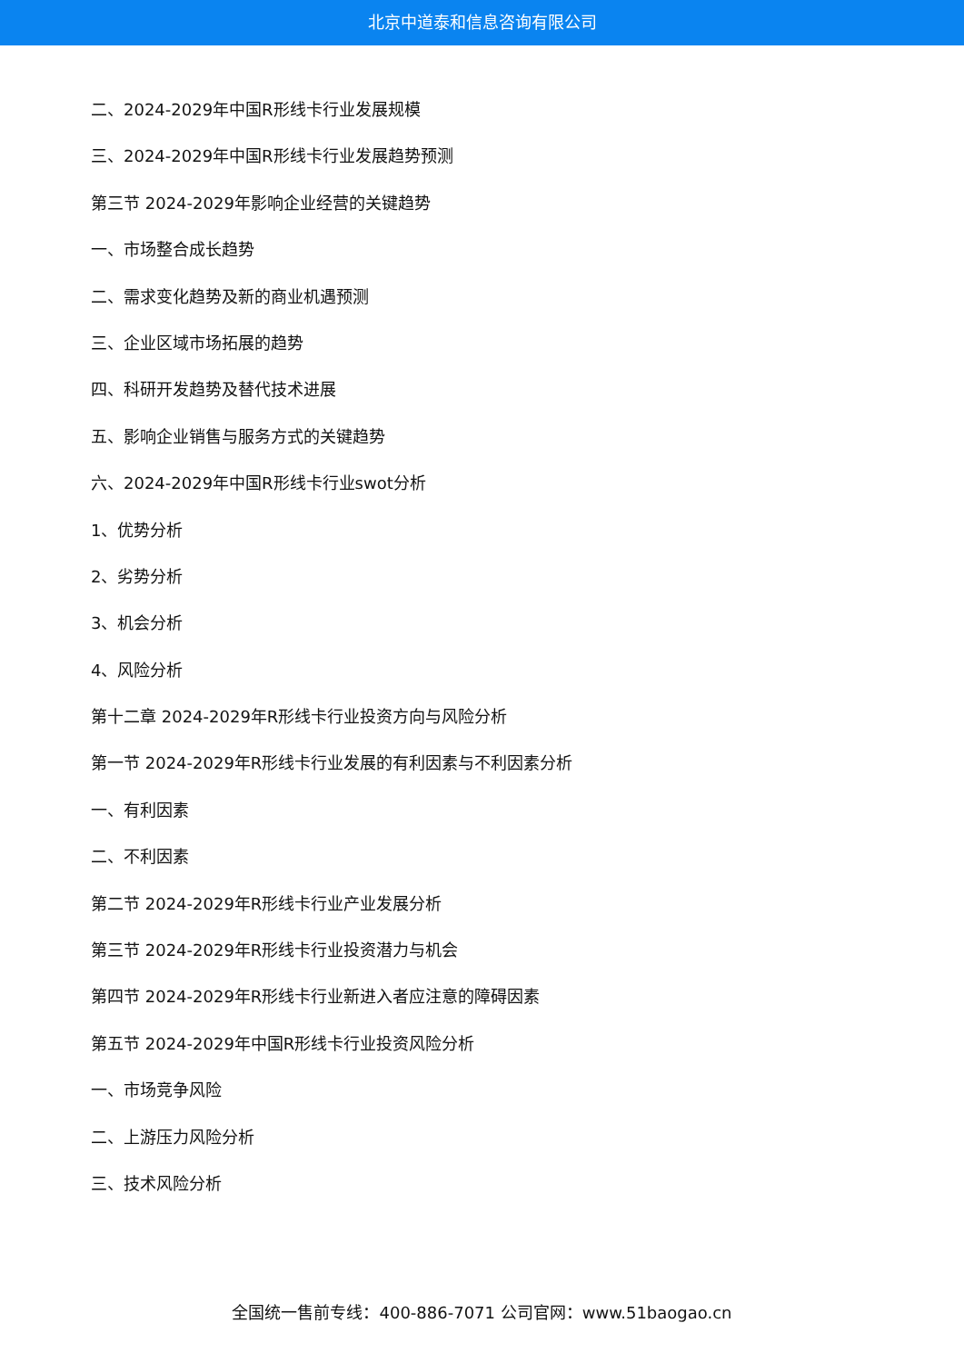北京中道泰和信息咨询有限公司
二、2024-2029年中国R形线卡行业发展规模
三、2024-2029年中国R形线卡行业发展趋势预测
第三节 2024-2029年影响企业经营的关键趋势
一、市场整合成长趋势
二、需求变化趋势及新的商业机遇预测
三、企业区域市场拓展的趋势
四、科研开发趋势及替代技术进展
五、影响企业销售与服务方式的关键趋势
六、2024-2029年中国R形线卡行业swot分析
1、优势分析
2、劣势分析
3、机会分析
4、风险分析
第十二章 2024-2029年R形线卡行业投资方向与风险分析
第一节 2024-2029年R形线卡行业发展的有利因素与不利因素分析
一、有利因素
二、不利因素
第二节 2024-2029年R形线卡行业产业发展分析
第三节 2024-2029年R形线卡行业投资潜力与机会
第四节 2024-2029年R形线卡行业新进入者应注意的障碍因素
第五节 2024-2029年中国R形线卡行业投资风险分析
一、市场竞争风险
二、上游压力风险分析
三、技术风险分析
全国统一售前专线：400-886-7071 公司官网：www.51baogao.cn